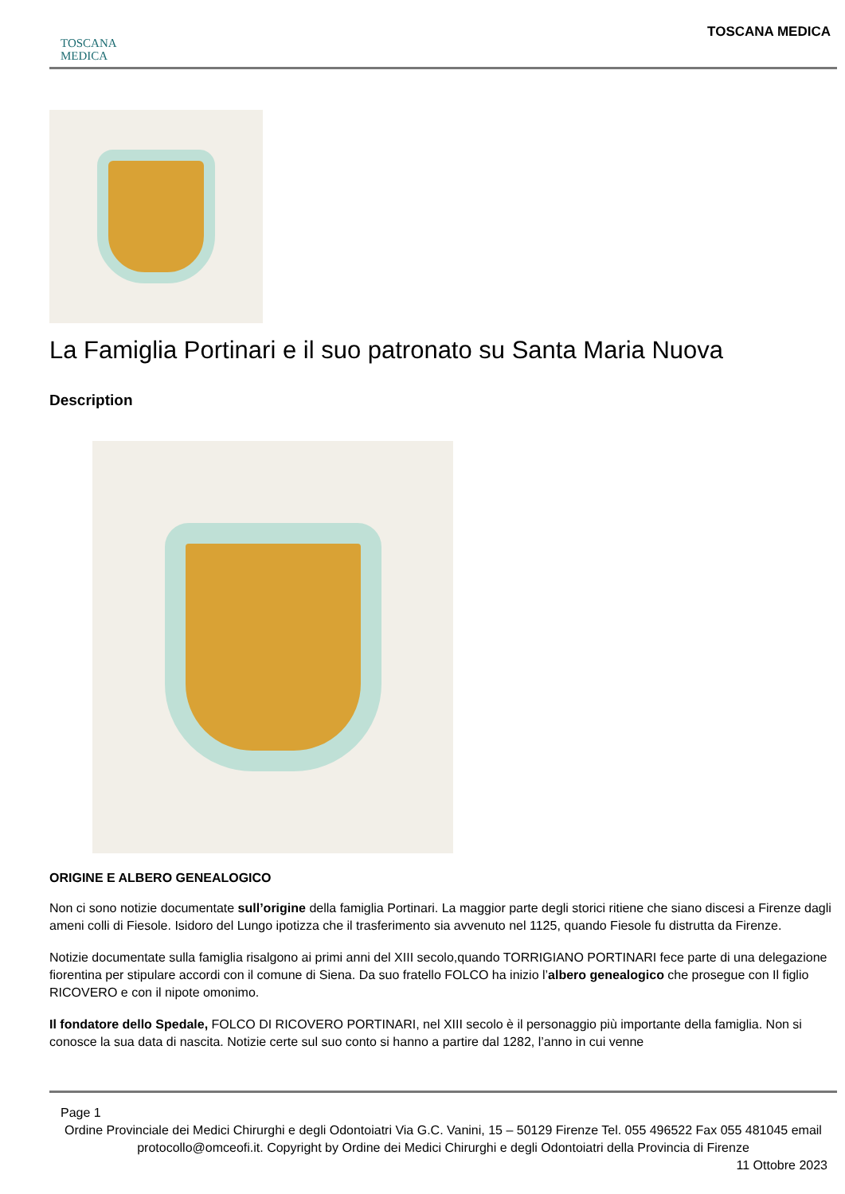TOSCANA
MEDICA
TOSCANA MEDICA
La Famiglia Portinari e il suo patronato su Santa Maria Nuova
Description
ORIGINE E ALBERO GENEALOGICO
Non ci sono notizie documentate sull’origine della famiglia Portinari. La maggior parte degli storici ritiene che siano discesi a Firenze dagli ameni colli di Fiesole. Isidoro del Lungo ipotizza che il trasferimento sia avvenuto nel 1125, quando Fiesole fu distrutta da Firenze.
Notizie documentate sulla famiglia risalgono ai primi anni del XIII secolo,quando TORRIGIANO PORTINARI fece parte di una delegazione fiorentina per stipulare accordi con il comune di Siena. Da suo fratello FOLCO ha inizio l’albero genealogico che prosegue con Il figlio RICOVERO e con il nipote omonimo.
Il fondatore dello Spedale, FOLCO DI RICOVERO PORTINARI, nel XIII secolo è il personaggio più importante della famiglia. Non si conosce la sua data di nascita. Notizie certe sul suo conto si hanno a partire dal 1282, l’anno in cui venne
Page 1
Ordine Provinciale dei Medici Chirurghi e degli Odontoiatri Via G.C. Vanini, 15 – 50129 Firenze Tel. 055 496522 Fax 055 481045 email protocollo@omceofi.it. Copyright by Ordine dei Medici Chirurghi e degli Odontoiatri della Provincia di Firenze
11 Ottobre 2023